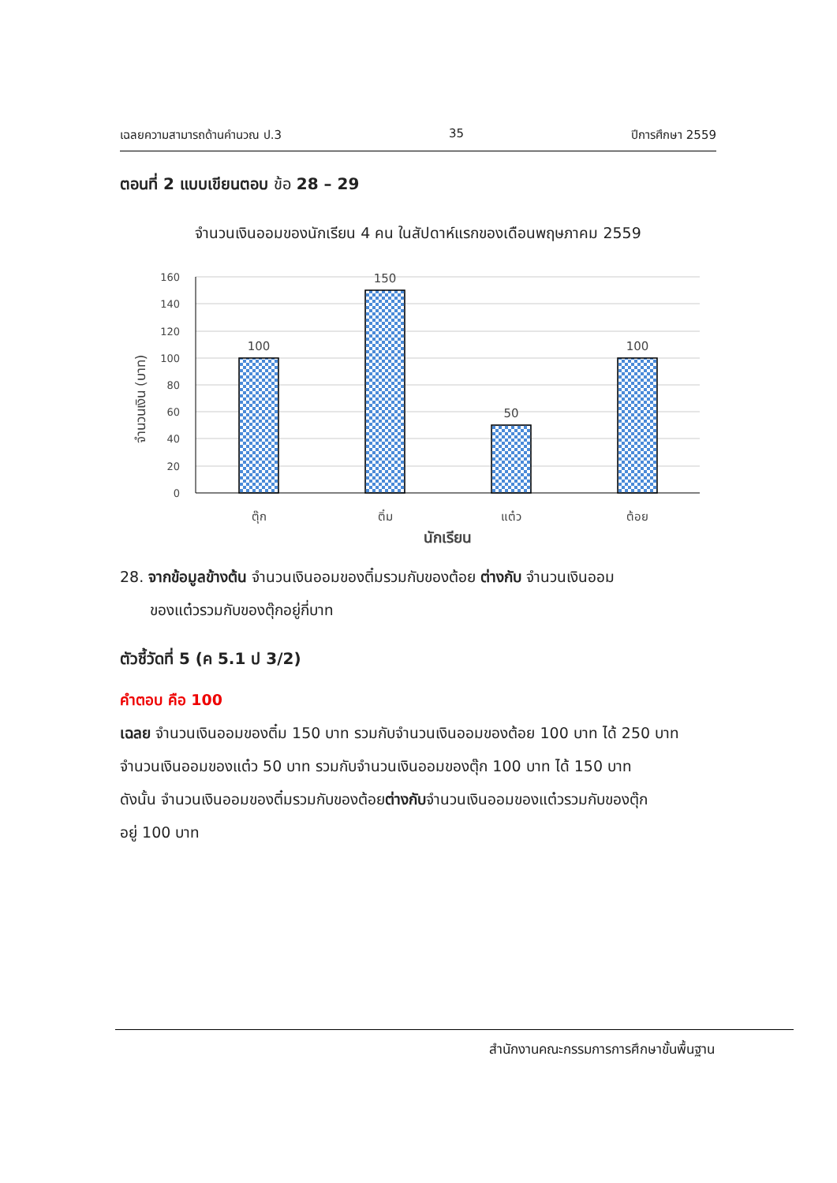เฉลยความสามารถด้านคำนวณ ป.3 35 ปีการศึกษา 2559
ตอนที่ 2 แบบเขียนตอบ ข้อ 28 – 29
จำนวนเงินออมของนักเรียน 4 คน ในสัปดาห์แรกของเดือนพฤษภาคม 2559
จำนวนเงิน (บาท)
160
140
120
100
80
60
40
20
0
100
150
50
100
ตุ๊ก
ติ๋ม
แต๋ว
ต้อย
นักเรียน
28. จากข้อมูลข้างต้น จำนวนเงินออมของติ๋มรวมกับของต้อย ต่างกับ จำนวนเงินออม
ของแต๋วรวมกับของตุ๊กอยู่กี่บาท
ตัวชี้วัดที่ 5 (ค 5.1 ป 3/2)
คำตอบ คือ 100
เฉลย จำนวนเงินออมของติ๋ม 150 บาท รวมกับจำนวนเงินออมของต้อย 100 บาท ได้ 250 บาท
จำนวนเงินออมของแต๋ว 50 บาท รวมกับจำนวนเงินออมของตุ๊ก 100 บาท ได้ 150 บาท
ดังนั้น จำนวนเงินออมของติ๋มรวมกับของต้อยต่างกับจำนวนเงินออมของแต๋วรวมกับของตุ๊ก
อยู่ 100 บาท
สำนักงานคณะกรรมการการศึกษาขั้นพื้นฐาน